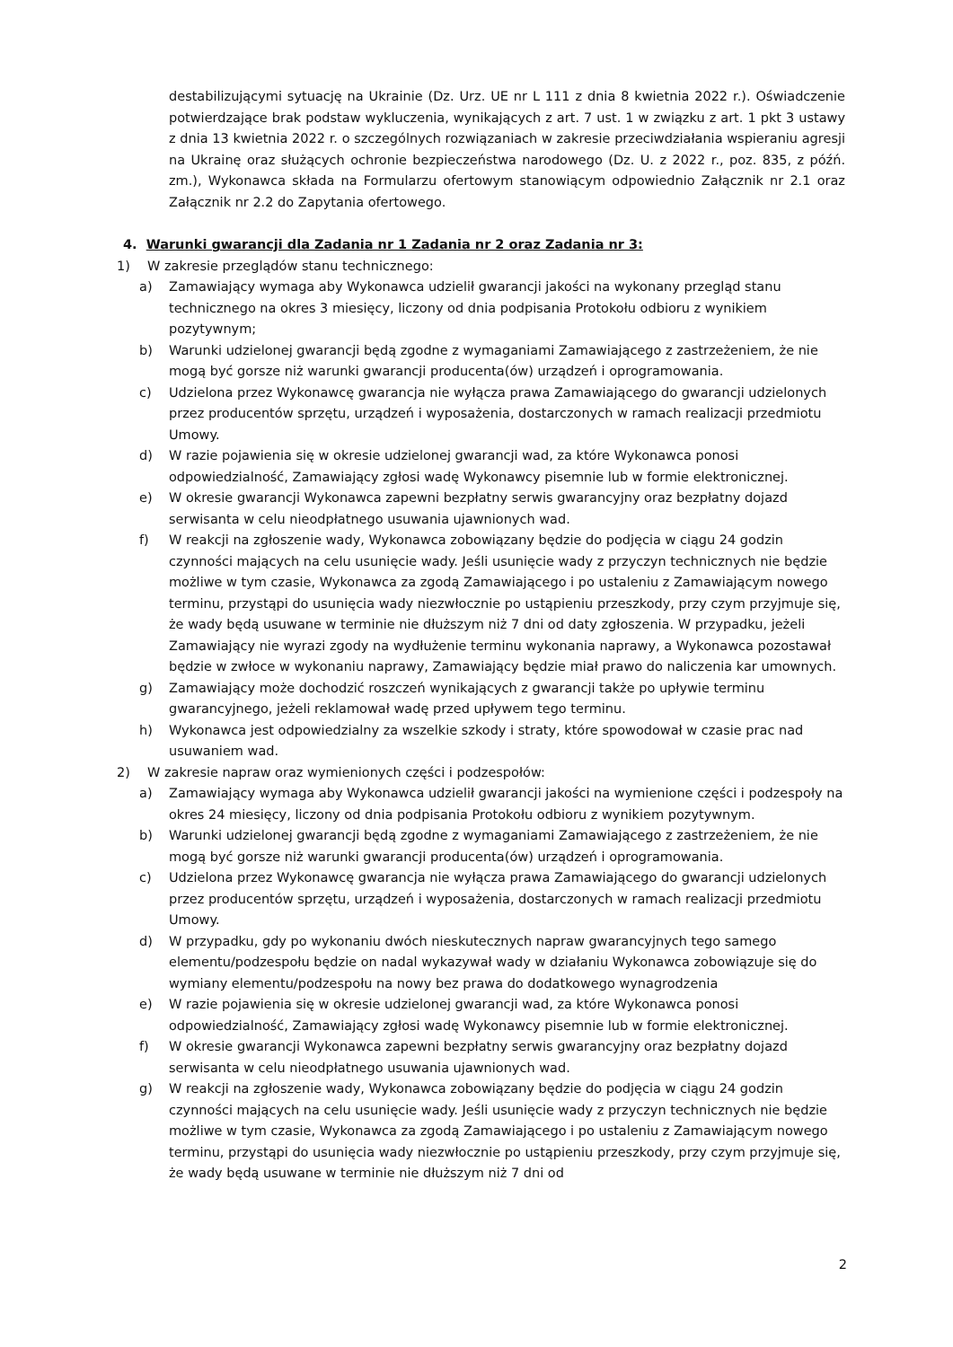destabilizującymi sytuację na Ukrainie (Dz. Urz. UE nr L 111 z dnia 8 kwietnia 2022 r.). Oświadczenie potwierdzające brak podstaw wykluczenia, wynikających z art. 7 ust. 1 w związku z art. 1 pkt 3 ustawy z dnia 13 kwietnia 2022 r. o szczególnych rozwiązaniach w zakresie przeciwdziałania wspieraniu agresji na Ukrainę oraz służących ochronie bezpieczeństwa narodowego (Dz. U. z 2022 r., poz. 835, z późń. zm.), Wykonawca składa na Formularzu ofertowym stanowiącym odpowiednio Załącznik nr 2.1 oraz Załącznik nr 2.2 do Zapytania ofertowego.
4. Warunki gwarancji dla Zadania nr 1 Zadania nr 2 oraz Zadania nr 3:
1) W zakresie przeglądów stanu technicznego:
a) Zamawiający wymaga aby Wykonawca udzielił gwarancji jakości na wykonany przegląd stanu technicznego na okres 3 miesięcy, liczony od dnia podpisania Protokołu odbioru z wynikiem pozytywnym;
b) Warunki udzielonej gwarancji będą zgodne z wymaganiami Zamawiającego z zastrzeżeniem, że nie mogą być gorsze niż warunki gwarancji producenta(ów) urządzeń i oprogramowania.
c) Udzielona przez Wykonawcę gwarancja nie wyłącza prawa Zamawiającego do gwarancji udzielonych przez producentów sprzętu, urządzeń i wyposażenia, dostarczonych w ramach realizacji przedmiotu Umowy.
d) W razie pojawienia się w okresie udzielonej gwarancji wad, za które Wykonawca ponosi odpowiedzialność, Zamawiający zgłosi wadę Wykonawcy pisemnie lub w formie elektronicznej.
e) W okresie gwarancji Wykonawca zapewni bezpłatny serwis gwarancyjny oraz bezpłatny dojazd serwisanta w celu nieodpłatnego usuwania ujawnionych wad.
f) W reakcji na zgłoszenie wady, Wykonawca zobowiązany będzie do podjęcia w ciągu 24 godzin czynności mających na celu usunięcie wady. Jeśli usunięcie wady z przyczyn technicznych nie będzie możliwe w tym czasie, Wykonawca za zgodą Zamawiającego i po ustaleniu z Zamawiającym nowego terminu, przystąpi do usunięcia wady niezwłocznie po ustąpieniu przeszkody, przy czym przyjmuje się, że wady będą usuwane w terminie nie dłuższym niż 7 dni od daty zgłoszenia. W przypadku, jeżeli Zamawiający nie wyrazi zgody na wydłużenie terminu wykonania naprawy, a Wykonawca pozostawał będzie w zwłoce w wykonaniu naprawy, Zamawiający będzie miał prawo do naliczenia kar umownych.
g) Zamawiający może dochodzić roszczeń wynikających z gwarancji także po upływie terminu gwarancyjnego, jeżeli reklamował wadę przed upływem tego terminu.
h) Wykonawca jest odpowiedzialny za wszelkie szkody i straty, które spowodował w czasie prac nad usuwaniem wad.
2) W zakresie napraw oraz wymienionych części i podzespołów:
a) Zamawiający wymaga aby Wykonawca udzielił gwarancji jakości na wymienione części i podzespoły na okres 24 miesięcy, liczony od dnia podpisania Protokołu odbioru z wynikiem pozytywnym.
b) Warunki udzielonej gwarancji będą zgodne z wymaganiami Zamawiającego z zastrzeżeniem, że nie mogą być gorsze niż warunki gwarancji producenta(ów) urządzeń i oprogramowania.
c) Udzielona przez Wykonawcę gwarancja nie wyłącza prawa Zamawiającego do gwarancji udzielonych przez producentów sprzętu, urządzeń i wyposażenia, dostarczonych w ramach realizacji przedmiotu Umowy.
d) W przypadku, gdy po wykonaniu dwóch nieskutecznych napraw gwarancyjnych tego samego elementu/podzespołu będzie on nadal wykazywał wady w działaniu Wykonawca zobowiązuje się do wymiany elementu/podzespołu na nowy bez prawa do dodatkowego wynagrodzenia
e) W razie pojawienia się w okresie udzielonej gwarancji wad, za które Wykonawca ponosi odpowiedzialność, Zamawiający zgłosi wadę Wykonawcy pisemnie lub w formie elektronicznej.
f) W okresie gwarancji Wykonawca zapewni bezpłatny serwis gwarancyjny oraz bezpłatny dojazd serwisanta w celu nieodpłatnego usuwania ujawnionych wad.
g) W reakcji na zgłoszenie wady, Wykonawca zobowiązany będzie do podjęcia w ciągu 24 godzin czynności mających na celu usunięcie wady. Jeśli usunięcie wady z przyczyn technicznych nie będzie możliwe w tym czasie, Wykonawca za zgodą Zamawiającego i po ustaleniu z Zamawiającym nowego terminu, przystąpi do usunięcia wady niezwłocznie po ustąpieniu przeszkody, przy czym przyjmuje się, że wady będą usuwane w terminie nie dłuższym niż 7 dni od
2